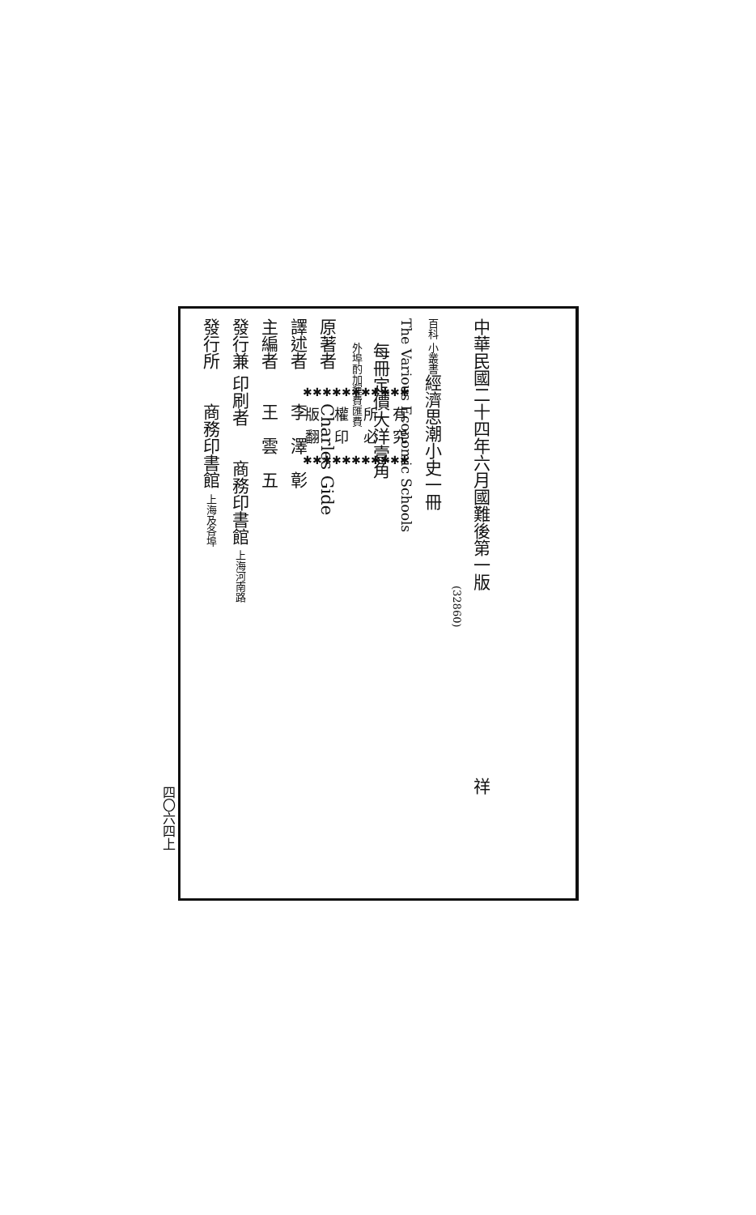中華民國二十四年六月國難後第一版　　　　　　　　　　　祥
(32860)
百科 小叢書經濟思潮小史一冊
The Various Economic Schools
每冊定價大洋壹角
外埠酌加運費匯費
原著者　　Charles Gide
譯述者　　李　澤　彰
主編者　　王　雲　五
發行兼 印刷者　　商務印書館 上海河南路
發行所　　商務印書館 上海及各埠
✱✱✱✱✱✱✱✱✱✱✱
版　權　所　有
翻　印　必　究
✱✱✱✱✱✱✱✱✱✱✱
四〇六四上